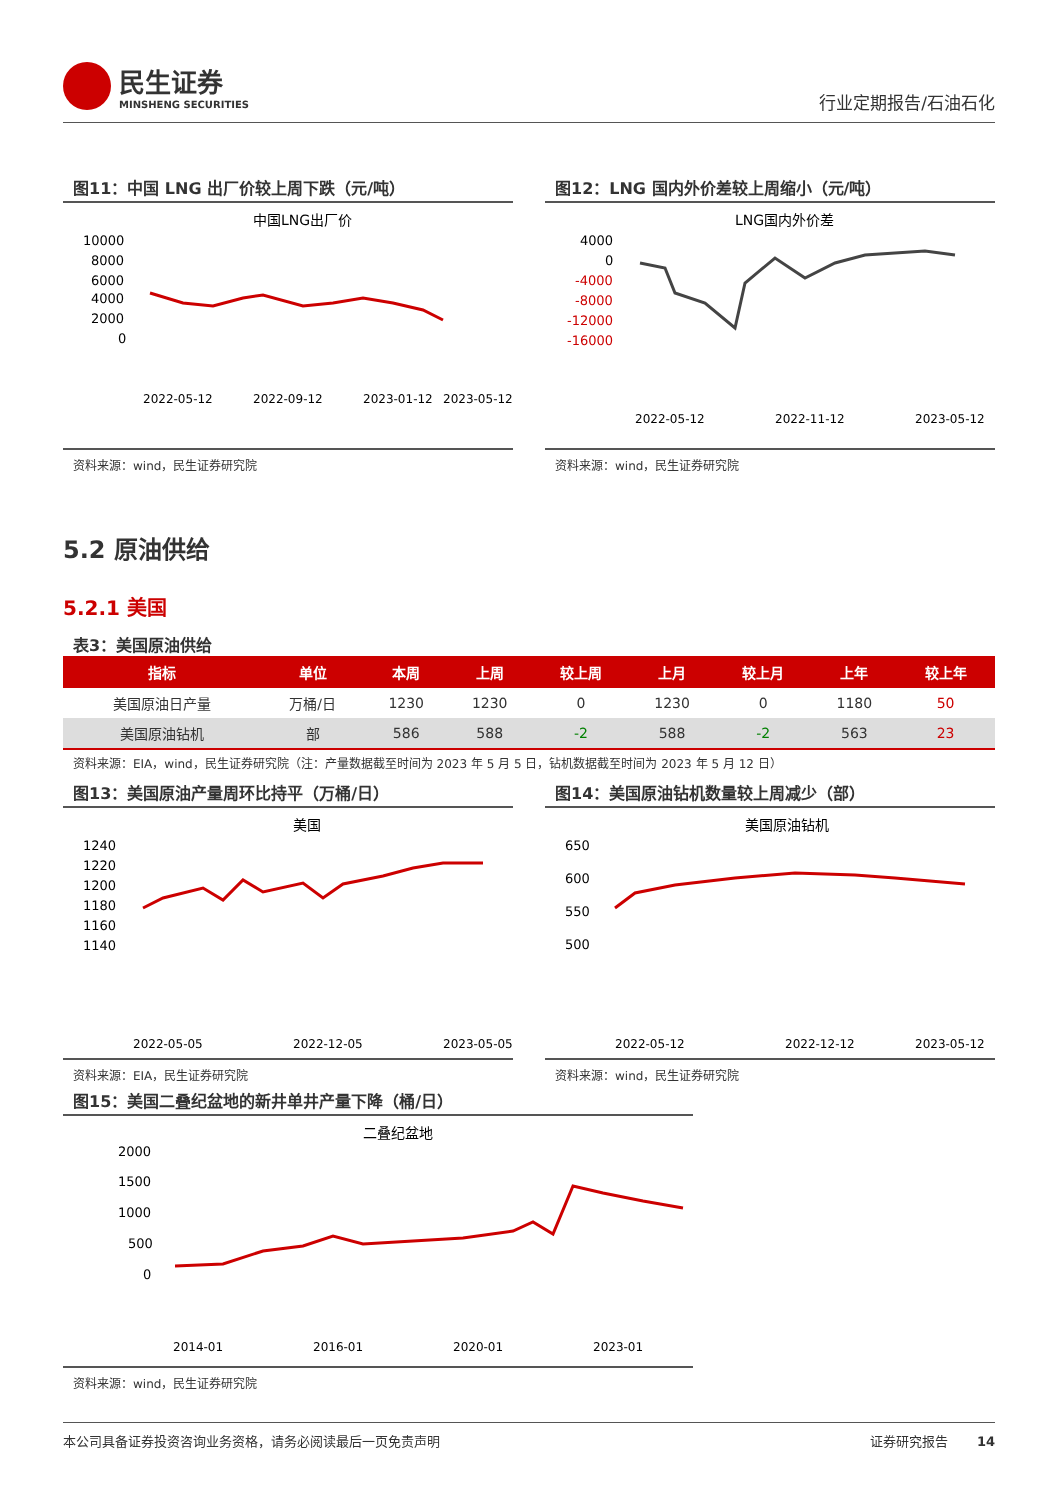民生证券
MINSHENG SECURITIES
行业定期报告/石油石化
图11：中国 LNG 出厂价较上周下跌（元/吨）
中国LNG出厂价
10000
8000
6000
4000
2000
0
2022-05-12
2022-09-12
2023-01-12
2023-05-12
资料来源：wind，民生证券研究院
图12：LNG 国内外价差较上周缩小（元/吨）
LNG国内外价差
4000
0
-4000
-8000
-12000
-16000
2022-05-12
2022-11-12
2023-05-12
资料来源：wind，民生证券研究院
5.2 原油供给
5.2.1 美国
表3：美国原油供给
| 指标 | 单位 | 本周 | 上周 | 较上周 | 上月 | 较上月 | 上年 | 较上年 |
| --- | --- | --- | --- | --- | --- | --- | --- | --- |
| 美国原油日产量 | 万桶/日 | 1230 | 1230 | 0 | 1230 | 0 | 1180 | 50 |
| 美国原油钻机 | 部 | 586 | 588 | -2 | 588 | -2 | 563 | 23 |
资料来源：EIA，wind，民生证券研究院（注：产量数据截至时间为 2023 年 5 月 5 日，钻机数据截至时间为 2023 年 5 月 12 日）
图13：美国原油产量周环比持平（万桶/日）
美国
1240
1220
1200
1180
1160
1140
2022-05-05
2022-12-05
2023-05-05
资料来源：EIA，民生证券研究院
图14：美国原油钻机数量较上周减少（部）
美国原油钻机
650
600
550
500
2022-05-12
2022-12-12
2023-05-12
资料来源：wind，民生证券研究院
图15：美国二叠纪盆地的新井单井产量下降（桶/日）
二叠纪盆地
2000
1500
1000
500
0
2014-01
2016-01
2020-01
2023-01
资料来源：wind，民生证券研究院
本公司具备证券投资咨询业务资格，请务必阅读最后一页免责声明 证券研究报告 14